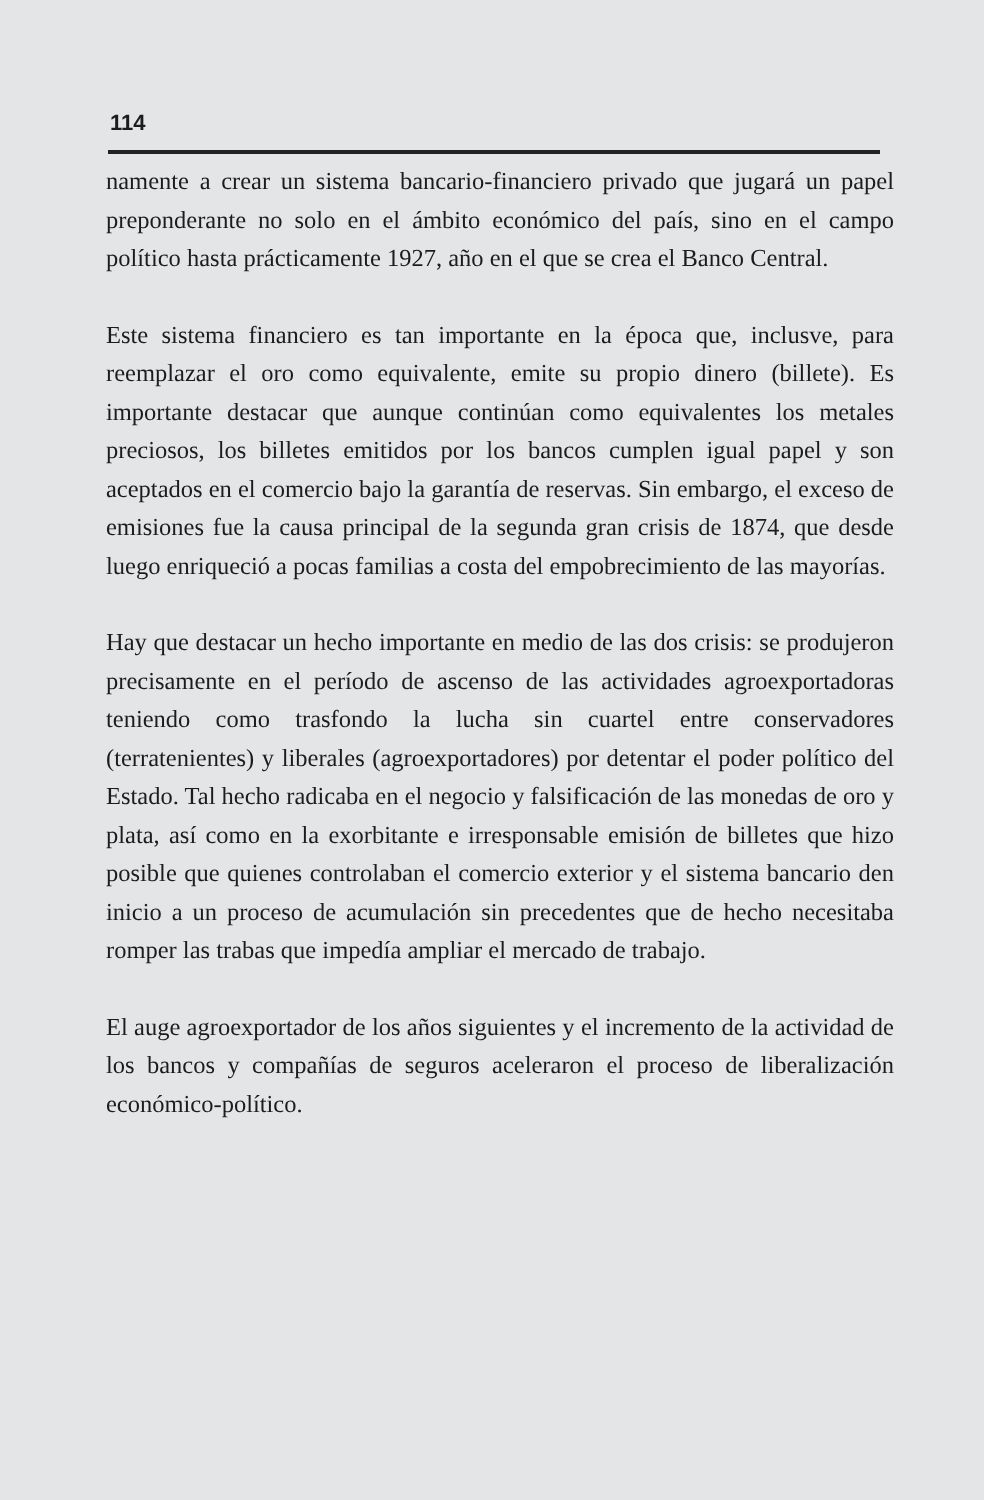114
namente a crear un sistema bancario-financiero privado que jugará un papel preponderante no solo en el ámbito económico del país, sino en el campo político hasta prácticamente 1927, año en el que se crea el Banco Central.
Este sistema financiero es tan importante en la época que, inclusve, para reemplazar el oro como equivalente, emite su propio dinero (billete). Es importante destacar que aunque continúan como equivalentes los metales preciosos, los billetes emitidos por los bancos cumplen igual papel y son aceptados en el comercio bajo la garantía de reservas. Sin embargo, el exceso de emisiones fue la causa principal de la segunda gran crisis de 1874, que desde luego enriqueció a pocas familias a costa del empobrecimiento de las mayorías.
Hay que destacar un hecho importante en medio de las dos crisis: se produjeron precisamente en el período de ascenso de las actividades agroexportadoras teniendo como trasfondo la lucha sin cuartel entre conservadores (terratenientes) y liberales (agroexportadores) por detentar el poder político del Estado. Tal hecho radicaba en el negocio y falsificación de las monedas de oro y plata, así como en la exorbitante e irresponsable emisión de billetes que hizo posible que quienes controlaban el comercio exterior y el sistema bancario den inicio a un proceso de acumulación sin precedentes que de hecho necesitaba romper las trabas que impedía ampliar el mercado de trabajo.
El auge agroexportador de los años siguientes y el incremento de la actividad de los bancos y compañías de seguros aceleraron el proceso de liberalización económico-político.